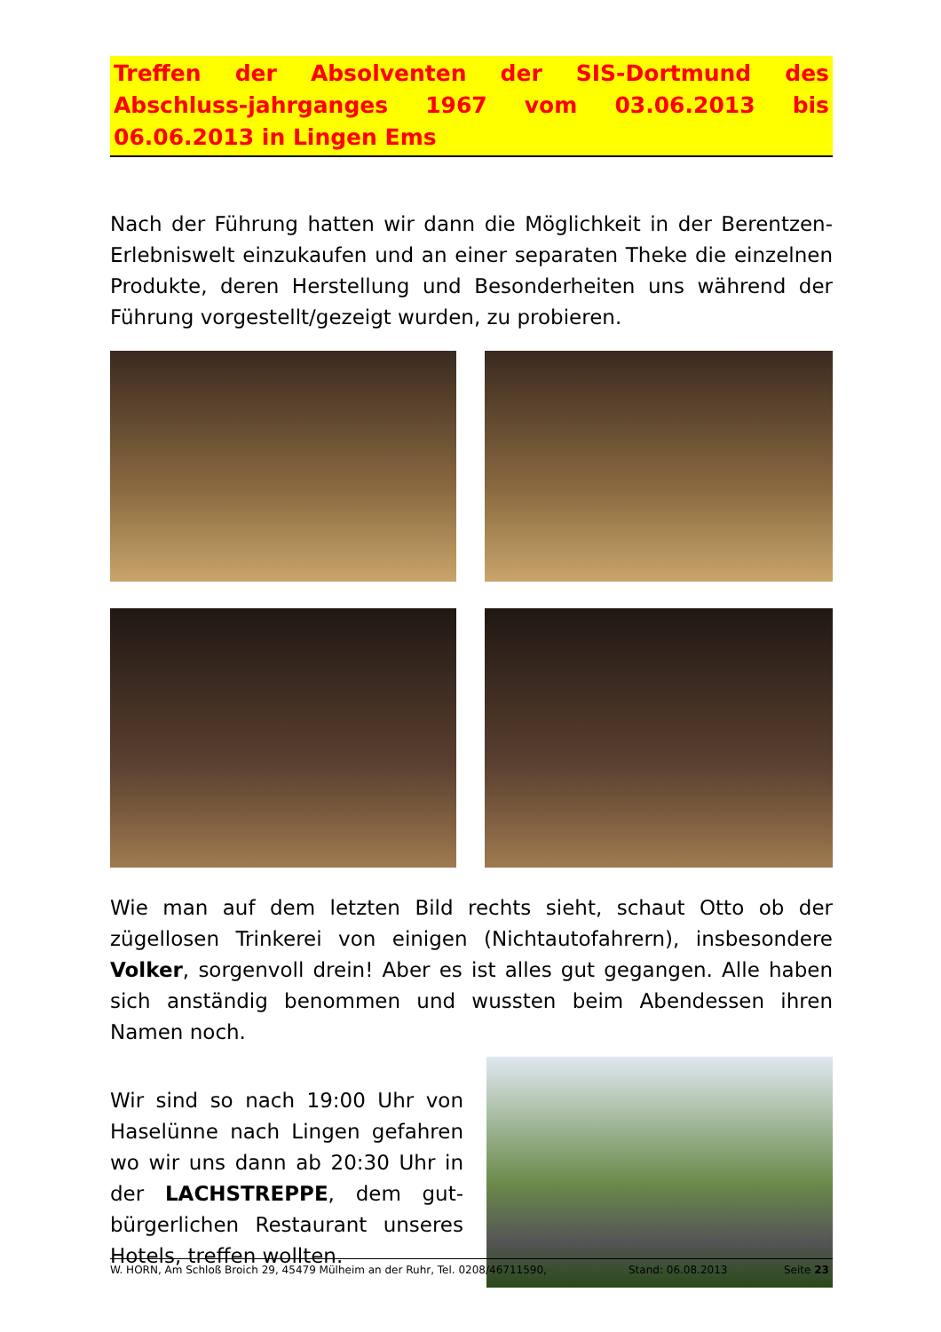Treffen der Absolventen der SIS-Dortmund des Abschluss-jahrganges 1967 vom 03.06.2013 bis 06.06.2013 in Lingen Ems
Nach der Führung hatten wir dann die Möglichkeit in der Berentzen-Erlebniswelt einzukaufen und an einer separaten Theke die einzelnen Produkte, deren Herstellung und Besonderheiten uns während der Führung vorgestellt/gezeigt wurden, zu probieren.
Wie man auf dem letzten Bild rechts sieht, schaut Otto ob der zügellosen Trinkerei von einigen (Nichtautofahrern), insbesondere Volker, sorgenvoll drein! Aber es ist alles gut gegangen. Alle haben sich anständig benommen und wussten beim Abendessen ihren Namen noch.
Wir sind so nach 19:00 Uhr von Haselünne nach Lingen gefahren wo wir uns dann ab 20:30 Uhr in der LACHSTREPPE, dem gut-bürgerlichen Restaurant unseres Hotels, treffen wollten.
W. HORN, Am Schloß Broich 29, 45479 Mülheim an der Ruhr, Tel. 0208/46711590, Stand: 06.08.2013 Seite 23